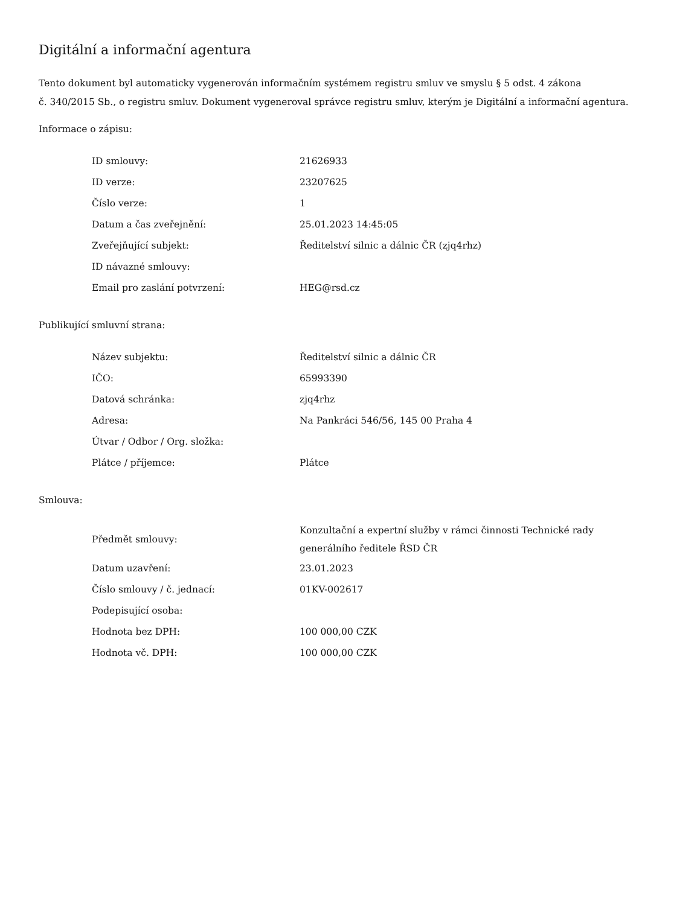Digitální a informační agentura
Tento dokument byl automaticky vygenerován informačním systémem registru smluv ve smyslu § 5 odst. 4 zákona
č. 340/2015 Sb., o registru smluv. Dokument vygeneroval správce registru smluv, kterým je Digitální a informační agentura.
Informace o zápisu:
| ID smlouvy: | 21626933 |
| ID verze: | 23207625 |
| Číslo verze: | 1 |
| Datum a čas zveřejnění: | 25.01.2023 14:45:05 |
| Zveřejňující subjekt: | Ředitelství silnic a dálnic ČR (zjq4rhz) |
| ID návazné smlouvy: | |
| Email pro zaslání potvrzení: | HEG@rsd.cz |
Publikující smluvní strana:
| Název subjektu: | Ředitelství silnic a dálnic ČR |
| IČO: | 65993390 |
| Datová schránka: | zjq4rhz |
| Adresa: | Na Pankráci 546/56, 145 00 Praha 4 |
| Útvar / Odbor / Org. složka: | |
| Plátce / příjemce: | Plátce |
Smlouva:
| Předmět smlouvy: | Konzultační a expertní služby v rámci činnosti Technické rady generálního ředitele ŘSD ČR |
| Datum uzavření: | 23.01.2023 |
| Číslo smlouvy / č. jednací: | 01KV-002617 |
| Podepisující osoba: | |
| Hodnota bez DPH: | 100 000,00 CZK |
| Hodnota vč. DPH: | 100 000,00 CZK |